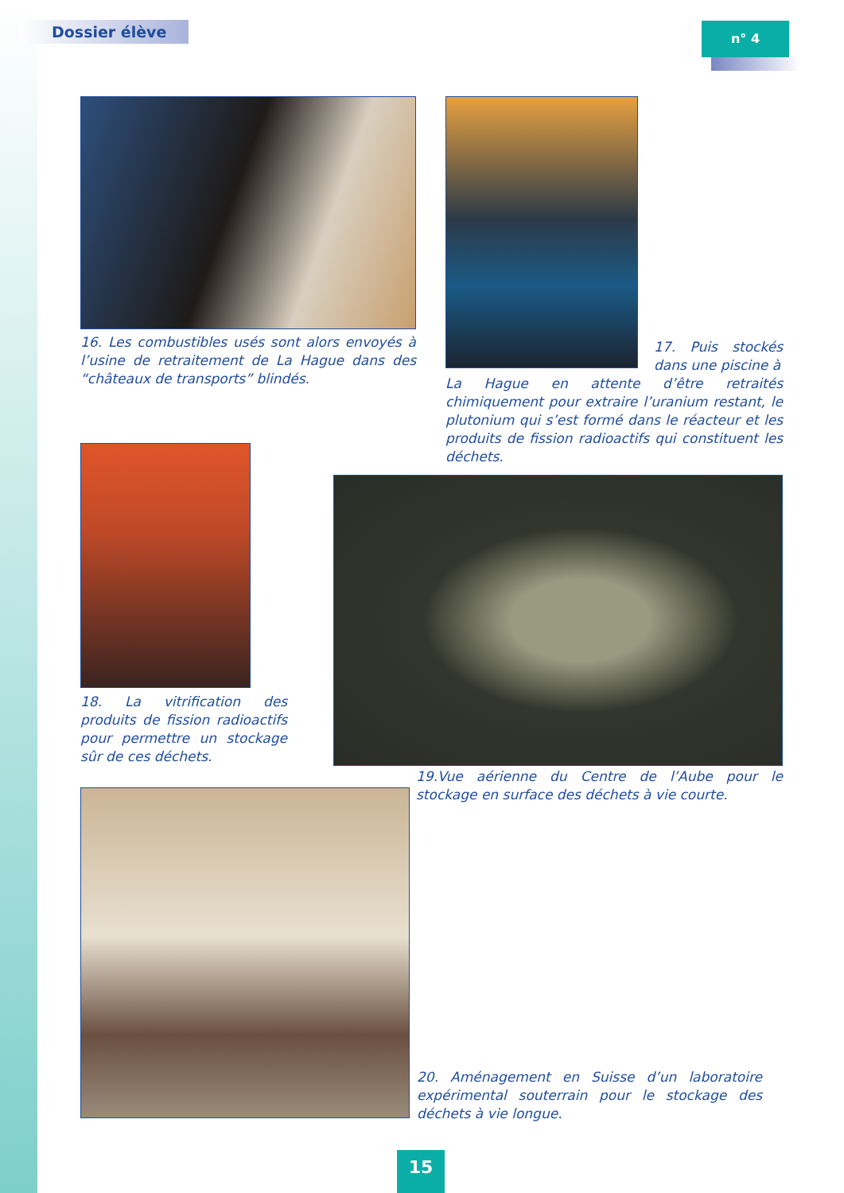Dossier élève n° 4
16. Les combustibles usés sont alors envoyés à l’usine de retraitement de La Hague dans des “châteaux de transports” blindés.
17. Puis stockés dans une piscine à
La Hague en attente d’être retraités chimiquement pour extraire l’uranium restant, le plutonium qui s’est formé dans le réacteur et les produits de fission radioactifs qui constituent les déchets.
18. La vitrification des produits de fission radioactifs pour permettre un stockage sûr de ces déchets.
19.Vue aérienne du Centre de l’Aube pour le stockage en surface des déchets à vie courte.
20. Aménagement en Suisse d’un laboratoire expérimental souterrain pour le stockage des déchets à vie longue.
15